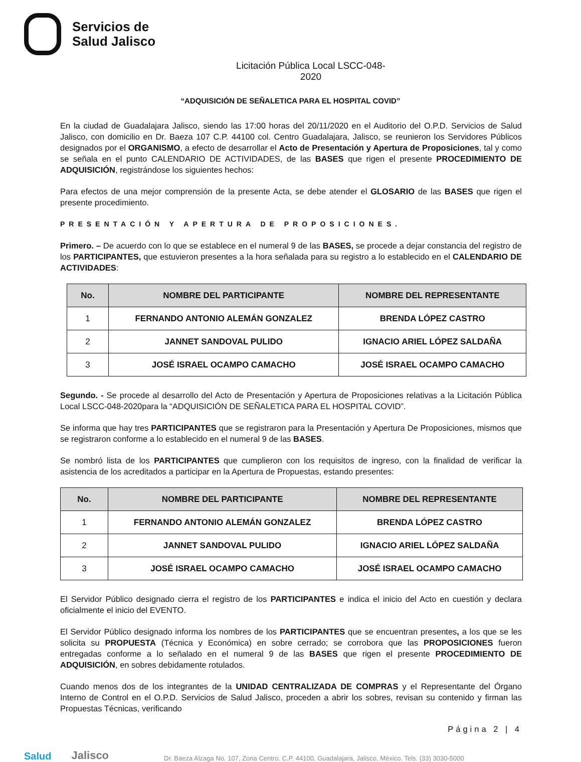Servicios de
Salud Jalisco
Licitación Pública Local LSCC-048-2020
“ADQUISICIÓN DE SEÑALETICA PARA EL HOSPITAL COVID”
En la ciudad de Guadalajara Jalisco, siendo las 17:00 horas del 20/11/2020 en el Auditorio del O.P.D. Servicios de Salud Jalisco, con domicilio en Dr. Baeza 107 C.P. 44100 col. Centro Guadalajara, Jalisco, se reunieron los Servidores Públicos designados por el ORGANISMO, a efecto de desarrollar el Acto de Presentación y Apertura de Proposiciones, tal y como se señala en el punto CALENDARIO DE ACTIVIDADES, de las BASES que rigen el presente PROCEDIMIENTO DE ADQUISICIÓN, registrándose los siguientes hechos:
Para efectos de una mejor comprensión de la presente Acta, se debe atender el GLOSARIO de las BASES que rigen el presente procedimiento.
PRESENTACIÓN Y APERTURA DE PROPOSICIONES.
Primero. – De acuerdo con lo que se establece en el numeral 9 de las BASES, se procede a dejar constancia del registro de los PARTICIPANTES, que estuvieron presentes a la hora señalada para su registro a lo establecido en el CALENDARIO DE ACTIVIDADES:
| No. | NOMBRE DEL PARTICIPANTE | NOMBRE DEL REPRESENTANTE |
| --- | --- | --- |
| 1 | FERNANDO ANTONIO ALEMÁN GONZALEZ | BRENDA LÓPEZ CASTRO |
| 2 | JANNET SANDOVAL PULIDO | IGNACIO ARIEL LÓPEZ SALDAÑA |
| 3 | JOSÉ ISRAEL OCAMPO CAMACHO | JOSÉ ISRAEL OCAMPO CAMACHO |
Segundo. - Se procede al desarrollo del Acto de Presentación y Apertura de Proposiciones relativas a la Licitación Pública Local LSCC-048-2020para la “ADQUISICIÓN DE SEÑALETICA PARA EL HOSPITAL COVID”.
Se informa que hay tres PARTICIPANTES que se registraron para la Presentación y Apertura De Proposiciones, mismos que se registraron conforme a lo establecido en el numeral 9 de las BASES.
Se nombró lista de los PARTICIPANTES que cumplieron con los requisitos de ingreso, con la finalidad de verificar la asistencia de los acreditados a participar en la Apertura de Propuestas, estando presentes:
| No. | NOMBRE DEL PARTICIPANTE | NOMBRE DEL REPRESENTANTE |
| --- | --- | --- |
| 1 | FERNANDO ANTONIO ALEMÁN GONZALEZ | BRENDA LÓPEZ CASTRO |
| 2 | JANNET SANDOVAL PULIDO | IGNACIO ARIEL LÓPEZ SALDAÑA |
| 3 | JOSÉ ISRAEL OCAMPO CAMACHO | JOSÉ ISRAEL OCAMPO CAMACHO |
El Servidor Público designado cierra el registro de los PARTICIPANTES e indica el inicio del Acto en cuestión y declara oficialmente el inicio del EVENTO.
El Servidor Público designado informa los nombres de los PARTICIPANTES que se encuentran presentes, a los que se les solicita su PROPUESTA (Técnica y Económica) en sobre cerrado; se corrobora que las PROPOSICIONES fueron entregadas conforme a lo señalado en el numeral 9 de las BASES que rigen el presente PROCEDIMIENTO DE ADQUISICIÓN, en sobres debidamente rotulados.
Cuando menos dos de los integrantes de la UNIDAD CENTRALIZADA DE COMPRAS y el Representante del Órgano Interno de Control en el O.P.D. Servicios de Salud Jalisco, proceden a abrir los sobres, revisan su contenido y firman las Propuestas Técnicas, verificando
Página 2 | 4
Salud Jalisco Dr. Baeza Alzaga No. 107, Zona Centro. C.P. 44100, Guadalajara, Jalisco, México. Tels. (33) 3030-5000